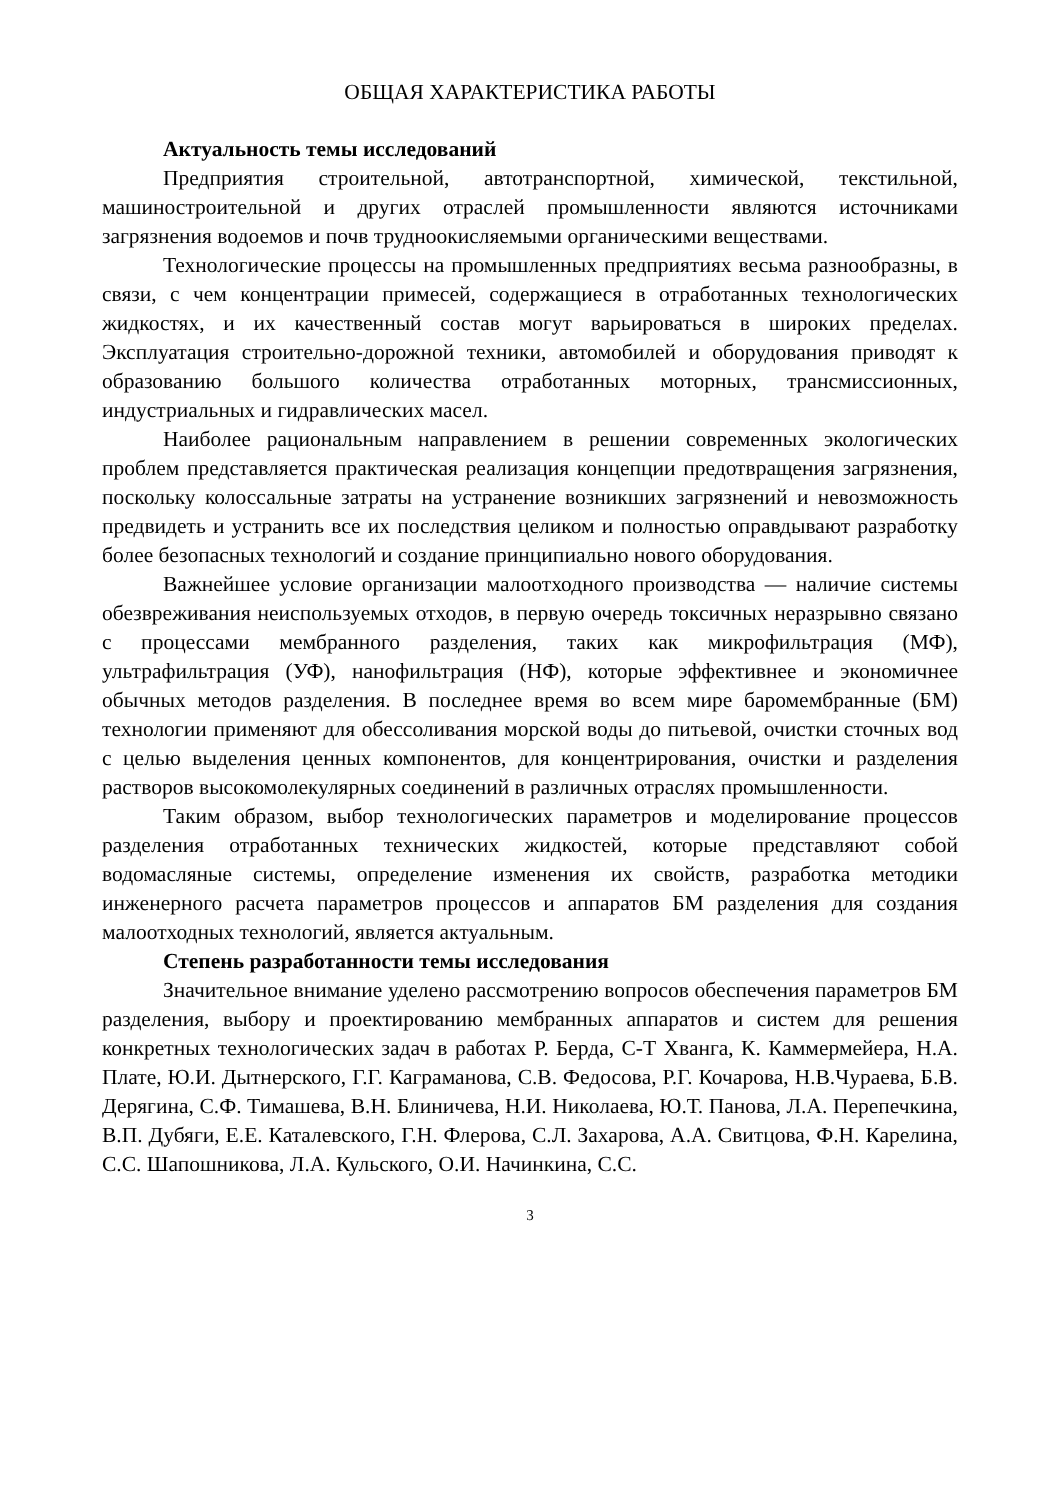ОБЩАЯ ХАРАКТЕРИСТИКА РАБОТЫ
Актуальность темы исследований
Предприятия строительной, автотранспортной, химической, текстильной, машиностроительной и других отраслей промышленности являются источниками загрязнения водоемов и почв трудноокисляемыми органическими веществами.
Технологические процессы на промышленных предприятиях весьма разнообразны, в связи, с чем концентрации примесей, содержащиеся в отработанных технологических жидкостях, и их качественный состав могут варьироваться в широких пределах. Эксплуатация строительно-дорожной техники, автомобилей и оборудования приводят к образованию большого количества отработанных моторных, трансмиссионных, индустриальных и гидравлических масел.
Наиболее рациональным направлением в решении современных экологических проблем представляется практическая реализация концепции предотвращения загрязнения, поскольку колоссальные затраты на устранение возникших загрязнений и невозможность предвидеть и устранить все их последствия целиком и полностью оправдывают разработку более безопасных технологий и создание принципиально нового оборудования.
Важнейшее условие организации малоотходного производства — наличие системы обезвреживания неиспользуемых отходов, в первую очередь токсичных неразрывно связано с процессами мембранного разделения, таких как микрофильтрация (МФ), ультрафильтрация (УФ), нанофильтрация (НФ), которые эффективнее и экономичнее обычных методов разделения. В последнее время во всем мире баромембранные (БМ) технологии применяют для обессоливания морской воды до питьевой, очистки сточных вод с целью выделения ценных компонентов, для концентрирования, очистки и разделения растворов высокомолекулярных соединений в различных отраслях промышленности.
Таким образом, выбор технологических параметров и моделирование процессов разделения отработанных технических жидкостей, которые представляют собой водомасляные системы, определение изменения их свойств, разработка методики инженерного расчета параметров процессов и аппаратов БМ разделения для создания малоотходных технологий, является актуальным.
Степень разработанности темы исследования
Значительное внимание уделено рассмотрению вопросов обеспечения параметров БМ разделения, выбору и проектированию мембранных аппаратов и систем для решения конкретных технологических задач в работах Р. Берда, С-Т Хванга, К. Каммермейера, Н.А. Плате, Ю.И. Дытнерского, Г.Г. Каграманова, С.В. Федосова, Р.Г. Кочарова, Н.В.Чураева, Б.В. Дерягина, С.Ф. Тимашева, В.Н. Блиничева, Н.И. Николаева, Ю.Т. Панова, Л.А. Перепечкина, В.П. Дубяги, Е.Е. Каталевского, Г.Н. Флерова, С.Л. Захарова, А.А. Свитцова, Ф.Н. Карелина, С.С. Шапошникова, Л.А. Кульского, О.И. Начинкина, С.С.
3